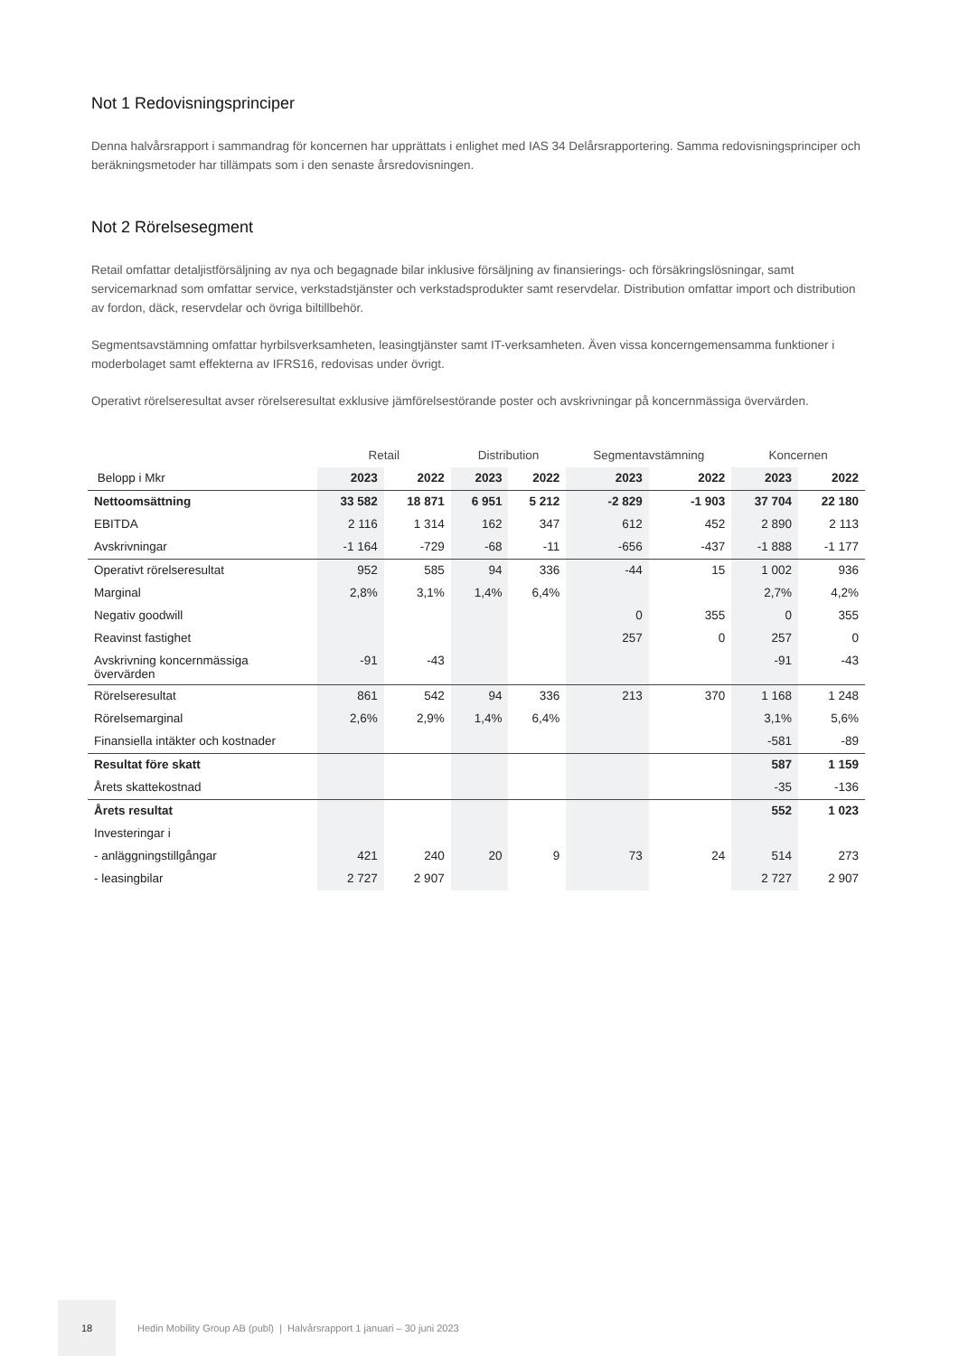Not 1 Redovisningsprinciper
Denna halvårsrapport i sammandrag för koncernen har upprättats i enlighet med IAS 34 Delårsrapportering. Samma redovisningsprinciper och beräkningsmetoder har tillämpats som i den senaste årsredovisningen.
Not 2 Rörelsesegment
Retail omfattar detaljistförsäljning av nya och begagnade bilar inklusive försäljning av finansierings- och försäkringslösningar, samt servicemarknad som omfattar service, verkstadstjänster och verkstadsprodukter samt reservdelar. Distribution omfattar import och distribution av fordon, däck, reservdelar och övriga biltillbehör.
Segmentsavstämning omfattar hyrbilsverksamheten, leasingtjänster samt IT-verksamheten. Även vissa koncerngemensamma funktioner i moderbolaget samt effekterna av IFRS16, redovisas under övrigt.
Operativt rörelseresultat avser rörelseresultat exklusive jämförelsestörande poster och avskrivningar på koncernmässiga övervärden.
| | Retail | | Distribution | | Segmentavstämning | | Koncernen | |
| --- | --- | --- | --- | --- | --- | --- | --- | --- |
| Belopp i Mkr | 2023 | 2022 | 2023 | 2022 | 2023 | 2022 | 2023 | 2022 |
| Nettoomsättning | 33 582 | 18 871 | 6 951 | 5 212 | -2 829 | -1 903 | 37 704 | 22 180 |
| EBITDA | 2 116 | 1 314 | 162 | 347 | 612 | 452 | 2 890 | 2 113 |
| Avskrivningar | -1 164 | -729 | -68 | -11 | -656 | -437 | -1 888 | -1 177 |
| Operativt rörelseresultat | 952 | 585 | 94 | 336 | -44 | 15 | 1 002 | 936 |
| Marginal | 2,8% | 3,1% | 1,4% | 6,4% | | | 2,7% | 4,2% |
| Negativ goodwill | | | | | 0 | 355 | 0 | 355 |
| Reavinst fastighet | | | | | 257 | 0 | 257 | 0 |
| Avskrivning koncernmässiga övervärden | -91 | -43 | | | | | -91 | -43 |
| Rörelseresultat | 861 | 542 | 94 | 336 | 213 | 370 | 1 168 | 1 248 |
| Rörelsemarginal | 2,6% | 2,9% | 1,4% | 6,4% | | | 3,1% | 5,6% |
| Finansiella intäkter och kostnader | | | | | | | -581 | -89 |
| Resultat före skatt | | | | | | | 587 | 1 159 |
| Årets skattekostnad | | | | | | | -35 | -136 |
| Årets resultat | | | | | | | 552 | 1 023 |
| Investeringar i | | | | | | | | |
| - anläggningstillgångar | 421 | 240 | 20 | 9 | 73 | 24 | 514 | 273 |
| - leasingbilar | 2 727 | 2 907 | | | | | 2 727 | 2 907 |
18
Hedin Mobility Group AB (publ) | Halvårsrapport 1 januari – 30 juni 2023